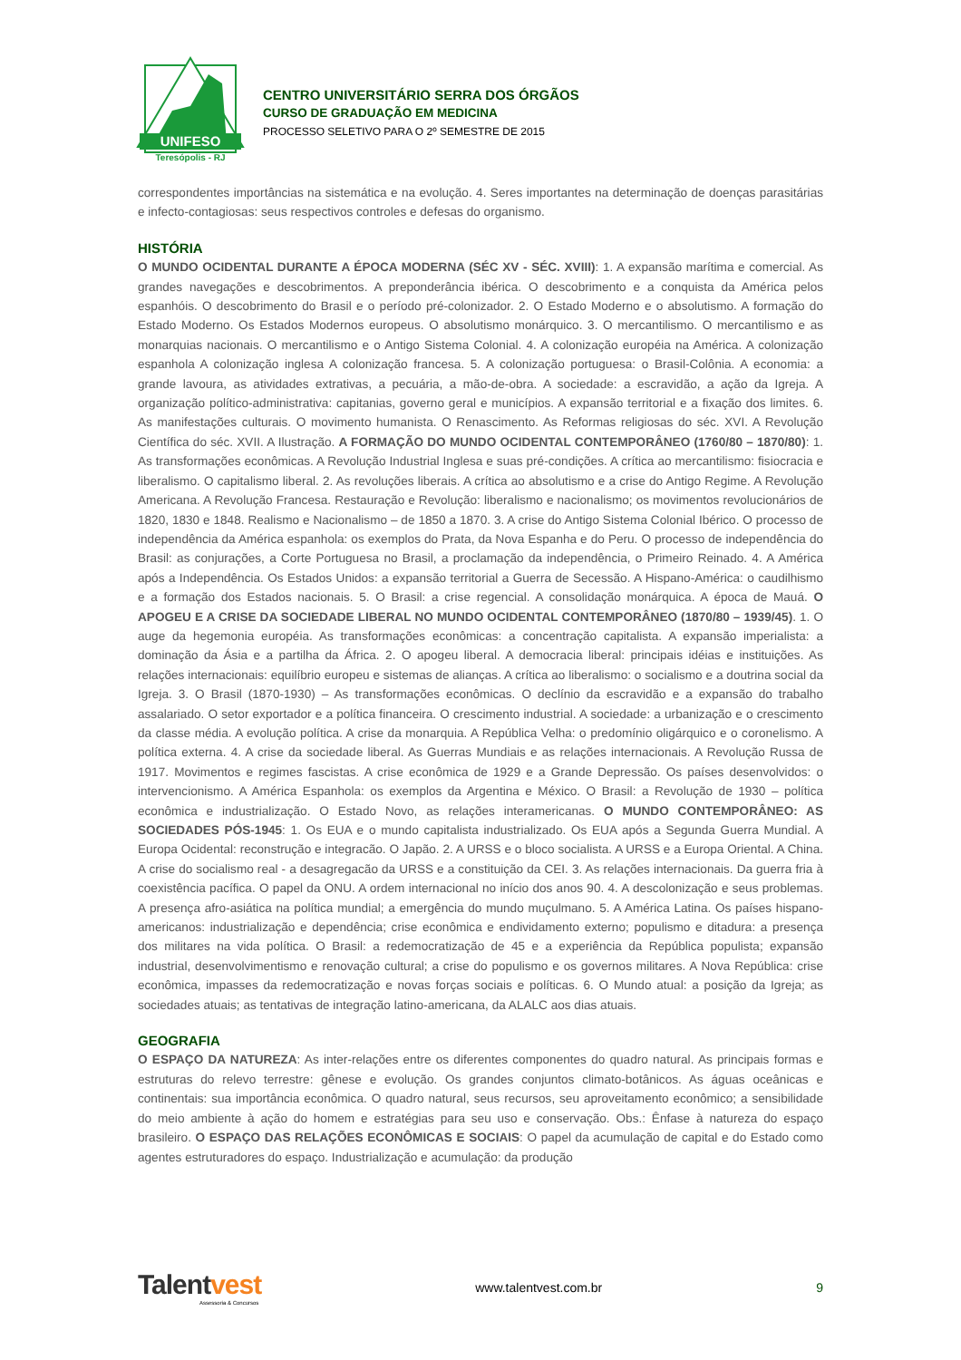UNIFESO
Teresópolis - RJ
CENTRO UNIVERSITÁRIO SERRA DOS ÓRGÃOS
CURSO DE GRADUAÇÃO EM MEDICINA
PROCESSO SELETIVO PARA O 2º SEMESTRE DE 2015
correspondentes importâncias na sistemática e na evolução. 4. Seres importantes na determinação de doenças parasitárias e infecto-contagiosas: seus respectivos controles e defesas do organismo.
HISTÓRIA
O MUNDO OCIDENTAL DURANTE A ÉPOCA MODERNA (SÉC XV - SÉC. XVIII): 1. A expansão marítima e comercial. As grandes navegações e descobrimentos. A preponderância ibérica. O descobrimento e a conquista da América pelos espanhóis. O descobrimento do Brasil e o período pré-colonizador. 2. O Estado Moderno e o absolutismo. A formação do Estado Moderno. Os Estados Modernos europeus. O absolutismo monárquico. 3. O mercantilismo. O mercantilismo e as monarquias nacionais. O mercantilismo e o Antigo Sistema Colonial. 4. A colonização européia na América. A colonização espanhola A colonização inglesa A colonização francesa. 5. A colonização portuguesa: o Brasil-Colônia. A economia: a grande lavoura, as atividades extrativas, a pecuária, a mão-de-obra. A sociedade: a escravidão, a ação da Igreja. A organização político-administrativa: capitanias, governo geral e municípios. A expansão territorial e a fixação dos limites. 6. As manifestações culturais. O movimento humanista. O Renascimento. As Reformas religiosas do séc. XVI. A Revolução Científica do séc. XVII. A Ilustração. A FORMAÇÃO DO MUNDO OCIDENTAL CONTEMPORÂNEO (1760/80 – 1870/80): 1. As transformações econômicas. A Revolução Industrial Inglesa e suas pré-condições. A crítica ao mercantilismo: fisiocracia e liberalismo. O capitalismo liberal. 2. As revoluções liberais. A crítica ao absolutismo e a crise do Antigo Regime. A Revolução Americana. A Revolução Francesa. Restauração e Revolução: liberalismo e nacionalismo; os movimentos revolucionários de 1820, 1830 e 1848. Realismo e Nacionalismo – de 1850 a 1870. 3. A crise do Antigo Sistema Colonial Ibérico. O processo de independência da América espanhola: os exemplos do Prata, da Nova Espanha e do Peru. O processo de independência do Brasil: as conjurações, a Corte Portuguesa no Brasil, a proclamação da independência, o Primeiro Reinado. 4. A América após a Independência. Os Estados Unidos: a expansão territorial a Guerra de Secessão. A Hispano-América: o caudilhismo e a formação dos Estados nacionais. 5. O Brasil: a crise regencial. A consolidação monárquica. A época de Mauá. O APOGEU E A CRISE DA SOCIEDADE LIBERAL NO MUNDO OCIDENTAL CONTEMPORÂNEO (1870/80 – 1939/45). 1. O auge da hegemonia européia. As transformações econômicas: a concentração capitalista. A expansão imperialista: a dominação da Ásia e a partilha da África. 2. O apogeu liberal. A democracia liberal: principais idéias e instituições. As relações internacionais: equilíbrio europeu e sistemas de alianças. A crítica ao liberalismo: o socialismo e a doutrina social da Igreja. 3. O Brasil (1870-1930) – As transformações econômicas. O declínio da escravidão e a expansão do trabalho assalariado. O setor exportador e a política financeira. O crescimento industrial. A sociedade: a urbanização e o crescimento da classe média. A evolução política. A crise da monarquia. A República Velha: o predomínio oligárquico e o coronelismo. A política externa. 4. A crise da sociedade liberal. As Guerras Mundiais e as relações internacionais. A Revolução Russa de 1917. Movimentos e regimes fascistas. A crise econômica de 1929 e a Grande Depressão. Os países desenvolvidos: o intervencionismo. A América Espanhola: os exemplos da Argentina e México. O Brasil: a Revolução de 1930 – política econômica e industrialização. O Estado Novo, as relações interamericanas. O MUNDO CONTEMPORÂNEO: AS SOCIEDADES PÓS-1945: 1. Os EUA e o mundo capitalista industrializado. Os EUA após a Segunda Guerra Mundial. A Europa Ocidental: reconstrução e integracão. O Japão. 2. A URSS e o bloco socialista. A URSS e a Europa Oriental. A China. A crise do socialismo real - a desagregacão da URSS e a constituição da CEI. 3. As relações internacionais. Da guerra fria à coexistência pacífica. O papel da ONU. A ordem internacional no início dos anos 90. 4. A descolonização e seus problemas. A presença afro-asiática na política mundial; a emergência do mundo muçulmano. 5. A América Latina. Os países hispano-americanos: industrialização e dependência; crise econômica e endividamento externo; populismo e ditadura: a presença dos militares na vida política. O Brasil: a redemocratização de 45 e a experiência da República populista; expansão industrial, desenvolvimentismo e renovação cultural; a crise do populismo e os governos militares. A Nova República: crise econômica, impasses da redemocratização e novas forças sociais e políticas. 6. O Mundo atual: a posição da Igreja; as sociedades atuais; as tentativas de integração latino-americana, da ALALC aos dias atuais.
GEOGRAFIA
O ESPAÇO DA NATUREZA: As inter-relações entre os diferentes componentes do quadro natural. As principais formas e estruturas do relevo terrestre: gênese e evolução. Os grandes conjuntos climato-botânicos. As águas oceânicas e continentais: sua importância econômica. O quadro natural, seus recursos, seu aproveitamento econômico; a sensibilidade do meio ambiente à ação do homem e estratégias para seu uso e conservação. Obs.: Ênfase à natureza do espaço brasileiro. O ESPAÇO DAS RELAÇÕES ECONÔMICAS E SOCIAIS: O papel da acumulação de capital e do Estado como agentes estruturadores do espaço. Industrialização e acumulação: da produção
Talentvest
Assessoria & Concursos
www.talentvest.com.br 9